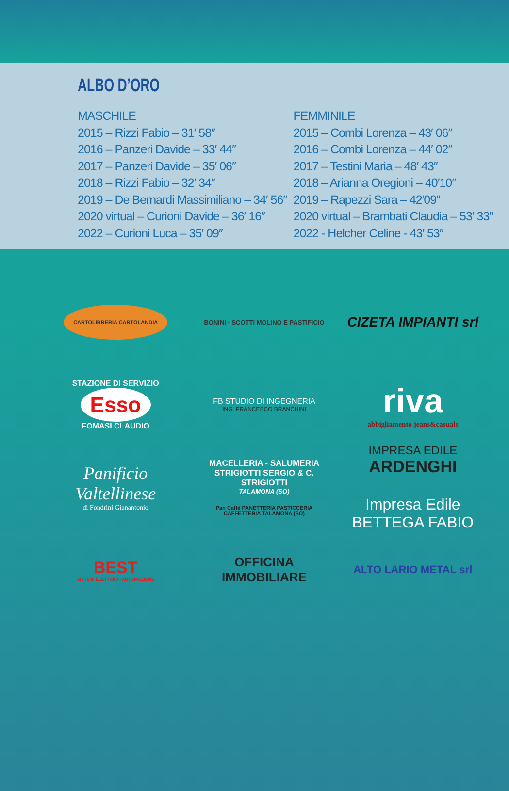ALBO D’ORO
MASCHILE
2015 – Rizzi Fabio – 31′ 58″
2016 – Panzeri Davide – 33′ 44″
2017 – Panzeri Davide – 35′ 06″
2018 – Rizzi Fabio – 32′ 34″
2019 – De Bernardi Massimiliano – 34′ 56″
2020 virtual – Curioni Davide – 36′ 16″
2022 – Curioni Luca – 35′ 09″
FEMMINILE
2015 – Combi Lorenza – 43′ 06″
2016 – Combi Lorenza – 44′ 02″
2017 – Testini Maria – 48′ 43″
2018 – Arianna Oregioni – 40′10″
2019 – Rapezzi Sara – 42′09″
2020 virtual – Brambati Claudia – 53′ 33″
2022 - Helcher Celine - 43′ 53″
CARTOLIBRERIA CARTOLANDIA
BONINI · SCOTTI MOLINO E PASTIFICIO
CIZETA IMPIANTI srl
STAZIONE DI SERVIZIO
Esso
FOMASI CLAUDIO
FB STUDIO DI INGEGNERIA
ING. FRANCESCO BRANCHINI
riva
abbigliamento jeans&casuals
Panificio Valtellinese
di Fondrini Gianantonio
MACELLERIA - SALUMERIA
STRIGIOTTI SERGIO & C.
STRIGIOTTI
TALAMONA (SO)
Pan Caffè PANETTERIA PASTICCERIA CAFFETTERIA TALAMONA (SO)
IMPRESA EDILE
ARDENGHI
Impresa Edile
BETTEGA FABIO
BEST
SISTEMI ELETTRICI - AUTOMAZIONE
OFFICINA IMMOBILIARE
ALTO LARIO METAL srl